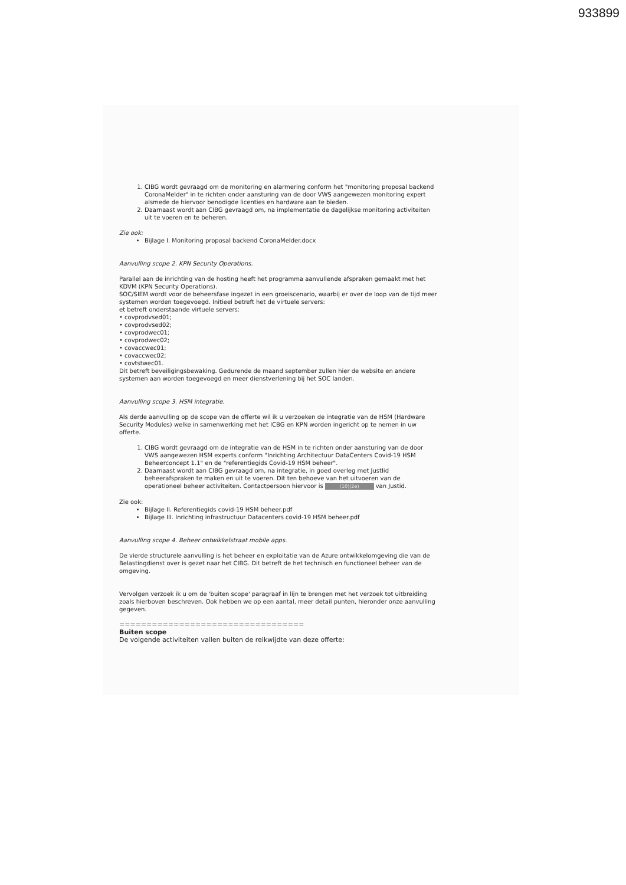933899
1. CIBG wordt gevraagd om de monitoring en alarmering conform het "monitoring proposal backend CoronaMelder" in te richten onder aansturing van de door VWS aangewezen monitoring expert alsmede de hiervoor benodigde licenties en hardware aan te bieden.
2. Daarnaast wordt aan CIBG gevraagd om, na implementatie de dagelijkse monitoring activiteiten uit te voeren en te beheren.
Zie ook:
Bijlage I. Monitoring proposal backend CoronaMelder.docx
Aanvulling scope 2. KPN Security Operations.
Parallel aan de inrichting van de hosting heeft het programma aanvullende afspraken gemaakt met het KDVM (KPN Security Operations).
SOC/SIEM wordt voor de beheersfase ingezet in een groeiscenario, waarbij er over de loop van de tijd meer systemen worden toegevoegd. Initieel betreft het de virtuele servers:
et betreft onderstaande virtuele servers:
• covprodvsed01;
• covprodvsed02;
• covprodwec01;
• covprodwec02;
• covaccwec01;
• covaccwec02;
• covtstwec01.
Dit betreft beveiligingsbewaking. Gedurende de maand september zullen hier de website en andere systemen aan worden toegevoegd en meer dienstverlening bij het SOC landen.
Aanvulling scope 3. HSM integratie.
Als derde aanvulling op de scope van de offerte wil ik u verzoeken de integratie van de HSM (Hardware Security Modules) welke in samenwerking met het ICBG en KPN worden ingericht op te nemen in uw offerte.
1. CIBG wordt gevraagd om de integratie van de HSM in te richten onder aansturing van de door VWS aangewezen HSM experts conform "Inrichting Architectuur DataCenters Covid-19 HSM Beheerconcept 1.1" en de "referentiegids Covid-19 HSM beheer".
2. Daarnaast wordt aan CIBG gevraagd om, na integratie, in goed overleg met JustIid beheerafspraken te maken en uit te voeren. Dit ten behoeve van het uitvoeren van de operationeel beheer activiteiten. Contactpersoon hiervoor is (10)(2e) van Justid.
Zie ook:
Bijlage II. Referentiegids covid-19 HSM beheer.pdf
Bijlage III. Inrichting infrastructuur Datacenters covid-19 HSM beheer.pdf
Aanvulling scope 4. Beheer ontwikkelstraat mobile apps.
De vierde structurele aanvulling is het beheer en exploitatie van de Azure ontwikkelomgeving die van de Belastingdienst over is gezet naar het CIBG. Dit betreft de het technisch en functioneel beheer van de omgeving.
Vervolgen verzoek ik u om de 'buiten scope' paragraaf in lijn te brengen met het verzoek tot uitbreiding zoals hierboven beschreven. Ook hebben we op een aantal, meer detail punten, hieronder onze aanvulling gegeven.
==================================
Buiten scope
De volgende activiteiten vallen buiten de reikwijdte van deze offerte: